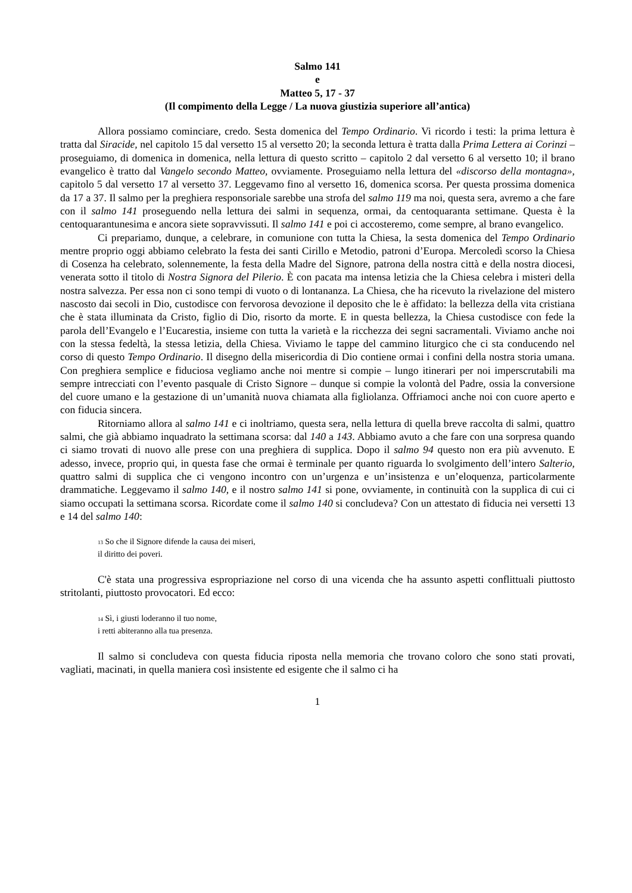Salmo 141
e
Matteo 5, 17 - 37
(Il compimento della Legge / La nuova giustizia superiore all’antica)
Allora possiamo cominciare, credo. Sesta domenica del Tempo Ordinario. Vi ricordo i testi: la prima lettura è tratta dal Siracide, nel capitolo 15 dal versetto 15 al versetto 20; la seconda lettura è tratta dalla Prima Lettera ai Corinzi – proseguiamo, di domenica in domenica, nella lettura di questo scritto – capitolo 2 dal versetto 6 al versetto 10; il brano evangelico è tratto dal Vangelo secondo Matteo, ovviamente. Proseguiamo nella lettura del «discorso della montagna», capitolo 5 dal versetto 17 al versetto 37. Leggevamo fino al versetto 16, domenica scorsa. Per questa prossima domenica da 17 a 37. Il salmo per la preghiera responsoriale sarebbe una strofa del salmo 119 ma noi, questa sera, avremo a che fare con il salmo 141 proseguendo nella lettura dei salmi in sequenza, ormai, da centoquaranta settimane. Questa è la centoquarantunesima e ancora siete sopravvissuti. Il salmo 141 e poi ci accosteremo, come sempre, al brano evangelico.
Ci prepariamo, dunque, a celebrare, in comunione con tutta la Chiesa, la sesta domenica del Tempo Ordinario mentre proprio oggi abbiamo celebrato la festa dei santi Cirillo e Metodio, patroni d’Europa. Mercoledì scorso la Chiesa di Cosenza ha celebrato, solennemente, la festa della Madre del Signore, patrona della nostra città e della nostra diocesi, venerata sotto il titolo di Nostra Signora del Pilerio. È con pacata ma intensa letizia che la Chiesa celebra i misteri della nostra salvezza. Per essa non ci sono tempi di vuoto o di lontananza. La Chiesa, che ha ricevuto la rivelazione del mistero nascosto dai secoli in Dio, custodisce con fervorosa devozione il deposito che le è affidato: la bellezza della vita cristiana che è stata illuminata da Cristo, figlio di Dio, risorto da morte. E in questa bellezza, la Chiesa custodisce con fede la parola dell’Evangelo e l’Eucarestia, insieme con tutta la varietà e la ricchezza dei segni sacramentali. Viviamo anche noi con la stessa fedeltà, la stessa letizia, della Chiesa. Viviamo le tappe del cammino liturgico che ci sta conducendo nel corso di questo Tempo Ordinario. Il disegno della misericordia di Dio contiene ormai i confini della nostra storia umana. Con preghiera semplice e fiduciosa vegliamo anche noi mentre si compie – lungo itinerari per noi imperscrutabili ma sempre intrecciati con l’evento pasquale di Cristo Signore – dunque si compie la volontà del Padre, ossia la conversione del cuore umano e la gestazione di un’umanità nuova chiamata alla figliolanza. Offriamoci anche noi con cuore aperto e con fiducia sincera.
Ritorniamo allora al salmo 141 e ci inoltriamo, questa sera, nella lettura di quella breve raccolta di salmi, quattro salmi, che già abbiamo inquadrato la settimana scorsa: dal 140 a 143. Abbiamo avuto a che fare con una sorpresa quando ci siamo trovati di nuovo alle prese con una preghiera di supplica. Dopo il salmo 94 questo non era più avvenuto. E adesso, invece, proprio qui, in questa fase che ormai è terminale per quanto riguarda lo svolgimento dell’intero Salterio, quattro salmi di supplica che ci vengono incontro con un’urgenza e un’insistenza e un’eloquenza, particolarmente drammatiche. Leggevamo il salmo 140, e il nostro salmo 141 si pone, ovviamente, in continuità con la supplica di cui ci siamo occupati la settimana scorsa. Ricordate come il salmo 140 si concludeva? Con un attestato di fiducia nei versetti 13 e 14 del salmo 140:
<sup>13</sup> So che il Signore difende la causa dei miseri,
il diritto dei poveri.
C'è stata una progressiva espropriazione nel corso di una vicenda che ha assunto aspetti conflittuali piuttosto stritolanti, piuttosto provocatori. Ed ecco:
<sup>14</sup> Sì, i giusti loderanno il tuo nome,
i retti abiteranno alla tua presenza.
Il salmo si concludeva con questa fiducia riposta nella memoria che trovano coloro che sono stati provati, vagliati, macinati, in quella maniera così insistente ed esigente che il salmo ci ha
1